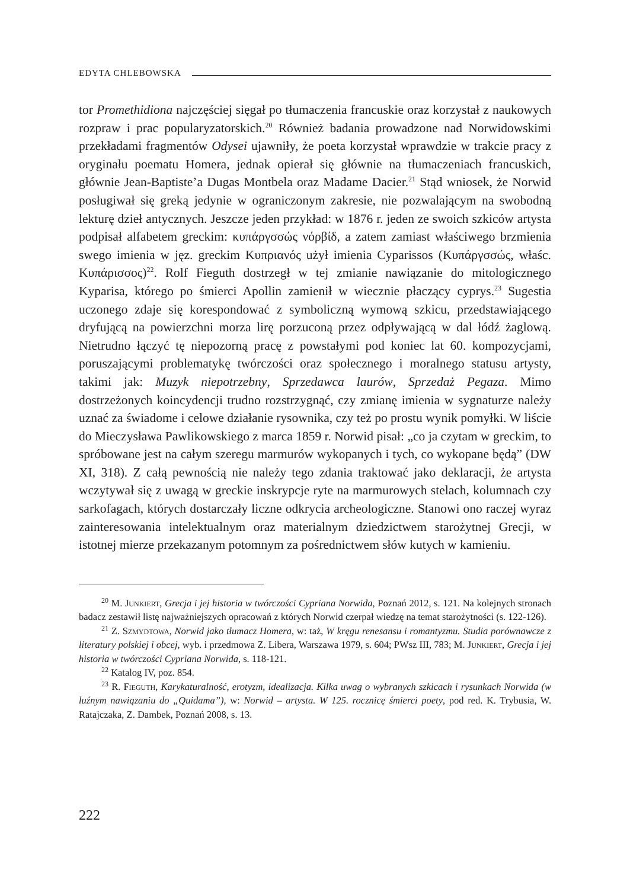EDYTA CHLEBOWSKA
tor Promethidiona najczęściej sięgał po tłumaczenia francuskie oraz korzystał z naukowych rozpraw i prac popularyzatorskich.<sup>20</sup> Również badania prowadzone nad Norwidowskimi przekładami fragmentów Odysei ujawniły, że poeta korzystał wprawdzie w trakcie pracy z oryginału poematu Homera, jednak opierał się głównie na tłumaczeniach francuskich, głównie Jean-Baptiste’a Dugas Montbela oraz Madame Dacier.<sup>21</sup> Stąd wniosek, że Norwid posługiwał się greką jedynie w ograniczonym zakresie, nie pozwalającym na swobodną lekturę dzieł antycznych. Jeszcze jeden przykład: w 1876 r. jeden ze swoich szkiców artysta podpisał alfabetem greckim: κυπάργσσώς νόρβίδ, a zatem zamiast właściwego brzmienia swego imienia w jęz. greckim Κυπριανός użył imienia Cyparissos (Κυπάργσσώς, właśc. Κυπάρισσος)<sup>22</sup>. Rolf Fieguth dostrzegł w tej zmianie nawiązanie do mitologicznego Kyparisa, którego po śmierci Apollin zamienił w wiecznie płaczący cyprys.<sup>23</sup> Sugestia uczonego zdaje się korespondować z symboliczną wymową szkicu, przedstawiającego dryfującą na powierzchni morza lirę porzuconą przez odpływającą w dal łódź żaglową. Nietrudno łączyć tę niepozorną pracę z powstałymi pod koniec lat 60. kompozycjami, poruszającymi problematykę twórczości oraz społecznego i moralnego statusu artysty, takimi jak: Muzyk niepotrzebny, Sprzedawca laurów, Sprzedaż Pegaza. Mimo dostrzeżonych koincydencji trudno rozstrzygnąć, czy zmianę imienia w sygnaturze należy uznać za świadome i celowe działanie rysownika, czy też po prostu wynik pomyłki. W liście do Mieczysława Pawlikowskiego z marca 1859 r. Norwid pisał: „co ja czytam w greckim, to spróbowane jest na całym szeregu marmurów wykopanych i tych, co wykopane będą” (DW XI, 318). Z całą pewnością nie należy tego zdania traktować jako deklaracji, że artysta wczytywał się z uwagą w greckie inskrypcje ryte na marmurowych stelach, kolumnach czy sarkofagach, których dostarczały liczne odkrycia archeologiczne. Stanowi ono raczej wyraz zainteresowania intelektualnym oraz materialnym dziedzictwem starożytnej Grecji, w istotnej mierze przekazanym potomnym za pośrednictwem słów kutych w kamieniu.
<sup>20</sup> M. Junkiert, Grecja i jej historia w twórczości Cypriana Norwida, Poznań 2012, s. 121. Na kolejnych stronach badacz zestawił listę najważniejszych opracowań z których Norwid czerpał wiedzę na temat starożytności (s. 122-126).
<sup>21</sup> Z. Szmydtowa, Norwid jako tłumacz Homera, w: taż, W kręgu renesansu i romantyzmu. Studia porównawcze z literatury polskiej i obcej, wyb. i przedmowa Z. Libera, Warszawa 1979, s. 604; PWsz III, 783; M. Junkiert, Grecja i jej historia w twórczości Cypriana Norwida, s. 118-121.
<sup>22</sup> Katalog IV, poz. 854.
<sup>23</sup> R. Fieguth, Karykaturalność, erotyzm, idealizacja. Kilka uwag o wybranych szkicach i rysunkach Norwida (w luźnym nawiązaniu do „Quidama”), w: Norwid – artysta. W 125. rocznicę śmierci poety, pod red. K. Trybusia, W. Ratajczaka, Z. Dambek, Poznań 2008, s. 13.
222